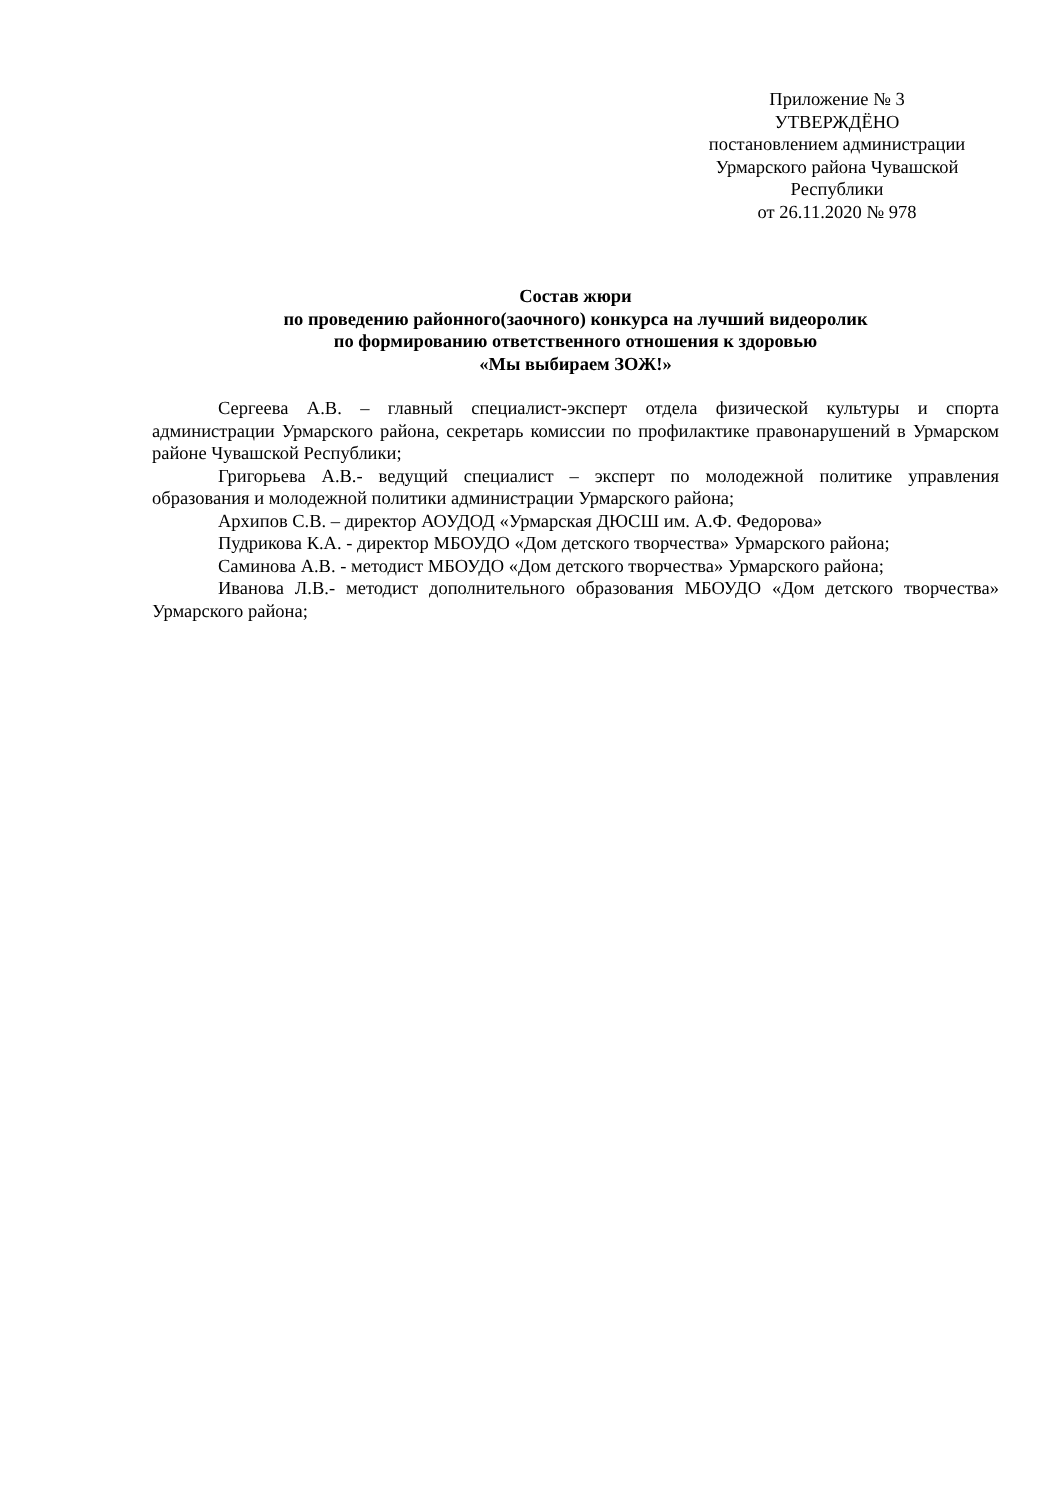Приложение № 3
УТВЕРЖДЁНО
постановлением администрации
Урмарского района Чувашской
Республики
от 26.11.2020 № 978
Состав жюри
по проведению районного(заочного) конкурса на лучший видеоролик
по формированию ответственного отношения к здоровью
«Мы выбираем ЗОЖ!»
Сергеева А.В. – главный специалист-эксперт отдела физической культуры и спорта администрации Урмарского района, секретарь комиссии по профилактике правонарушений в Урмарском районе Чувашской Республики;
Григорьева А.В.- ведущий специалист – эксперт по молодежной политике управления образования и молодежной политики администрации Урмарского района;
Архипов С.В. – директор АОУДОД «Урмарская ДЮСШ им. А.Ф. Федорова»
Пудрикова К.А. - директор МБОУДО «Дом детского творчества» Урмарского района;
Саминова А.В. - методист МБОУДО «Дом детского творчества» Урмарского района;
Иванова Л.В.- методист дополнительного образования МБОУДО «Дом детского творчества» Урмарского района;